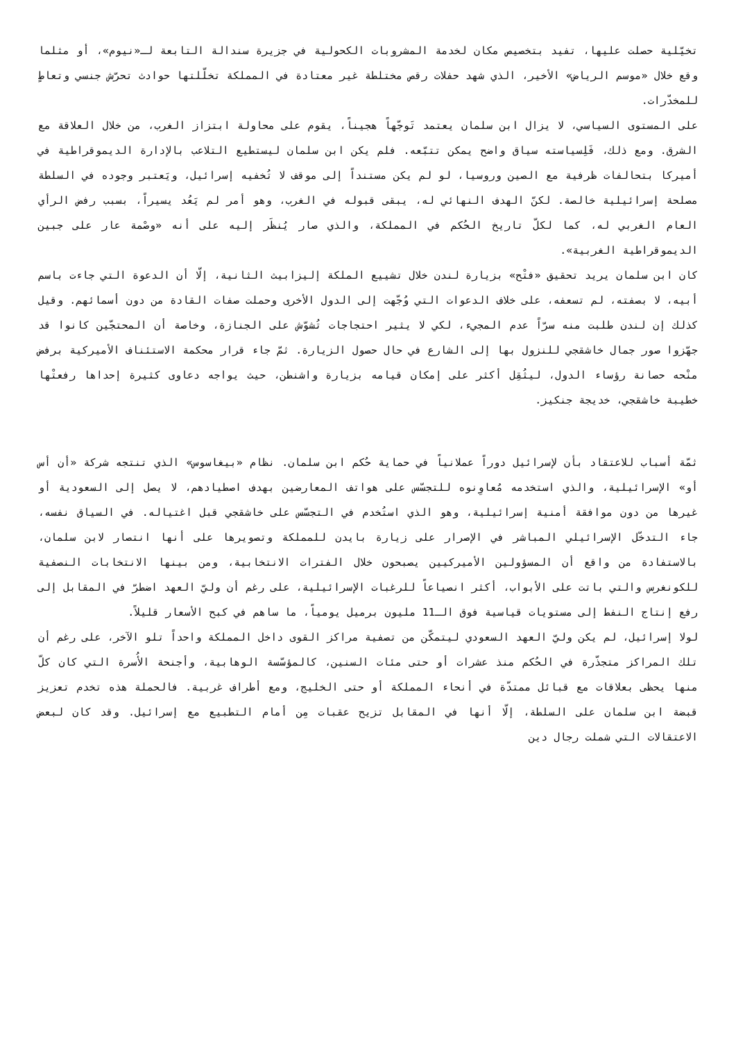تخيّلية حصلت عليها، تفيد بتخصيص مكان لخدمة المشروبات الكحولية في جزيرة سندالة التابعة لـ«نيوم»، أو مثلما وقع خلال «موسم الرياض» الأخير، الذي شهد حفلات رقص مختلطة غير معتادة في المملكة تخلّلتها حوادث تحرّش جنسي وتعاطٍ للمخدّرات.
على المستوى السياسي، لا يزال ابن سلمان يعتمد تَوجّهاً هجيناً، يقوم على محاولة ابتزاز الغرب، من خلال العلاقة مع الشرق. ومع ذلك، فَلِسياسته سياق واضح يمكن تتبّعه. فلم يكن ابن سلمان ليستطيع التلاعب بالإدارة الديموقراطية في أميركا بتحالفات ظرفية مع الصين وروسيا، لو لم يكن مستنداً إلى موقف لا تُخفيه إسرائيل، ويَعتبر وجوده في السلطة مصلحة إسرائيلية خالصة. لكنّ الهدف النهائي له، يبقى قبوله في الغرب، وهو أمر لم يَعُد يسيراً، بسبب رفض الرأي العام الغربي له، كما لكلّ تاريخ الحُكم في المملكة، والذي صار يُنظَر إليه على أنه «وصْمة عار على جبين الديموقراطية الغربية».
كان ابن سلمان يريد تحقيق «فتْح» بزيارة لندن خلال تشييع الملكة إليزابيث الثانية، إلّا أن الدعوة التي جاءت باسم أبيه، لا بصفته، لم تسعفه، على خلاف الدعوات التي وُجّهت إلى الدول الأخرى وحملت صفات القادة من دون أسمائهم. وقيل كذلك إن لندن طلبت منه سرّاً عدم المجيء، لكي لا يثير احتجاجات تُشوّش على الجنازة، وخاصة أن المحتجّين كانوا قد جهّزوا صور جمال خاشقجي للنزول بها إلى الشارع في حال حصول الزيارة. ثمّ جاء قرار محكمة الاستئناف الأميركية برفض منْحه حصانة رؤساء الدول، ليثُقِل أكثر على إمكان قيامه بزيارة واشنطن، حيث يواجه دعاوى كثيرة إحداها رفعتْها خطيبة خاشقجي، خديجة جنكيز.
ثمّة أسباب للاعتقاد بأن لإسرائيل دوراً عملانياً في حماية حُكم ابن سلمان. نظام «بيغاسوس» الذي تنتجه شركة «أن أس أو» الإسرائيلية، والذي استخدمه مُعاوِنوه للتجسّس على هواتف المعارضين بهدف اصطيادهم، لا يصل إلى السعودية أو غيرها من دون موافقة أمنية إسرائيلية، وهو الذي استُخدم في التجسّس على خاشقجي قبل اغتياله. في السياق نفسه، جاء التدخّل الإسرائيلي المباشر في الإصرار على زيارة بايدن للمملكة وتصويرها على أنها انتصار لابن سلمان، بالاستفادة من واقع أن المسؤولين الأميركيين يصبحون خلال الفترات الانتخابية، ومن بينها الانتخابات النصفية للكونغرس والتي باتت على الأبواب، أكثر انصياعاً للرغبات الإسرائيلية، على رغم أن وليّ العهد اضطرّ في المقابل إلى رفع إنتاج النفط إلى مستويات قياسية فوق الـ11 مليون برميل يومياً، ما ساهم في كبح الأسعار قليلاً.
لولا إسرائيل، لم يكن وليّ العهد السعودي ليتمكّن من تصفية مراكز القوى داخل المملكة واحداً تلو الآخر، على رغم أن تلك المراكز متجذّرة في الحُكم منذ عشرات أو حتى مئات السنين، كالمؤسّسة الوهابية، وأجنحة الأُسرة التي كان كلّ منها يحظى بعلاقات مع قبائل ممتدّة في أنحاء المملكة أو حتى الخليج، ومع أطراف غربية. فالحملة هذه تخدم تعزيز قبضة ابن سلمان على السلطة، إلّا أنها في المقابل تزيح عقبات مِن أمام التطبيع مع إسرائيل. وقد كان لبعض الاعتقالات التي شملت رجال دين